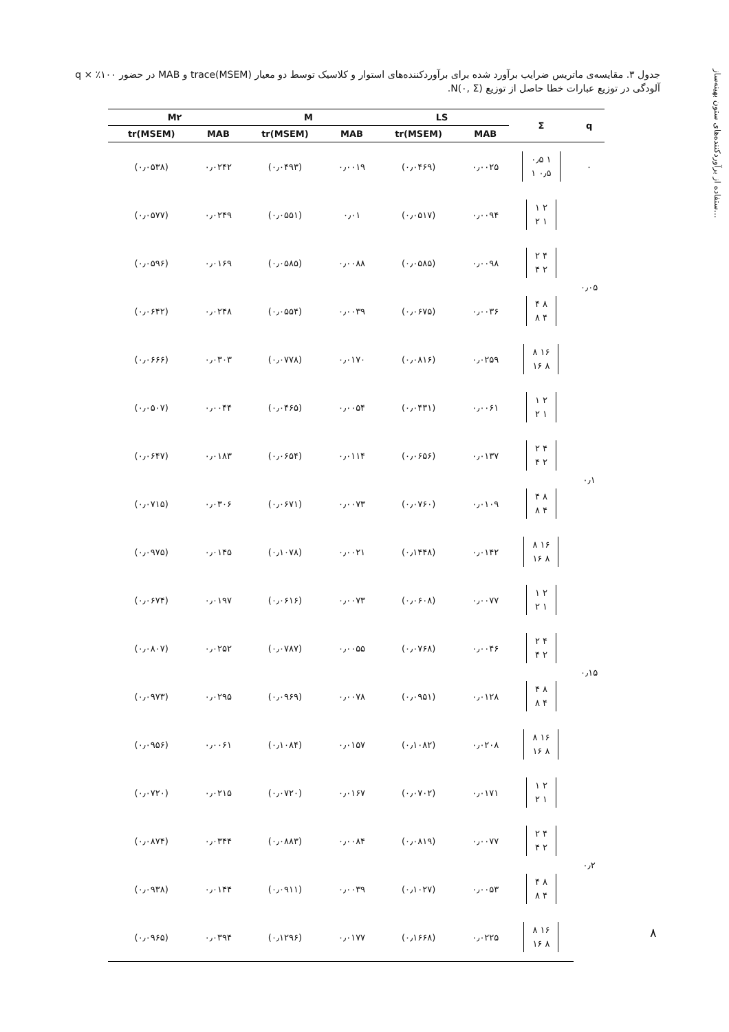ستفاده از برآوردکننده‌های ستون بهینه‌ساز...
جدول ۳. مقایسه‌ی ماتریس ضرایب برآورد شده برای برآوردکننده‌های استوار و کلاسیک توسط دو معیار trace(MSEM) و MAB در حضور ۱۰۰٪ × q آلودگی در توزیع عبارات خطا حاصل از توزیع N(۰, Σ).
| q | Σ | LS | | M | | M۲ | |
| --- | --- | --- | --- | --- | --- | --- | --- |
| | | MAB | tr(MSEM) | MAB | tr(MSEM) | MAB | tr(MSEM) |
| ۰ | ۱ ۰٫۵ ۰٫۵ ۱ | ۰٫۰۰۲۵ | (۰٫۰۴۶۹) | ۰٫۰۰۱۹ | (۰٫۰۴۹۳) | ۰٫۰۲۴۲ | (۰٫۰۵۳۸) |
| ۰٫۰۵ | ۲ ۱ ۱ ۲ | ۰٫۰۰۹۴ | (۰٫۰۵۱۷) | ۰٫۰۱ | (۰٫۰۵۵۱) | ۰٫۰۲۴۹ | (۰٫۰۵۷۷) |
| | ۴ ۲ ۲ ۴ | ۰٫۰۰۹۸ | (۰٫۰۵۸۵) | ۰٫۰۰۸۸ | (۰٫۰۵۸۵) | ۰٫۰۱۶۹ | (۰٫۰۵۹۶) |
| | ۸ ۴ ۴ ۸ | ۰٫۰۰۳۶ | (۰٫۰۶۷۵) | ۰٫۰۰۳۹ | (۰٫۰۵۵۴) | ۰٫۰۲۴۸ | (۰٫۰۶۴۲) |
| | ۱۶ ۸ ۸ ۱۶ | ۰٫۰۲۵۹ | (۰٫۰۸۱۶) | ۰٫۰۱۷۰ | (۰٫۰۷۷۸) | ۰٫۰۳۰۳ | (۰٫۰۶۶۶) |
| ۰٫۱ | ۲ ۱ ۱ ۲ | ۰٫۰۰۶۱ | (۰٫۰۴۳۱) | ۰٫۰۰۵۴ | (۰٫۰۴۶۵) | ۰٫۰۰۴۴ | (۰٫۰۵۰۷) |
| | ۴ ۲ ۲ ۴ | ۰٫۰۱۳۷ | (۰٫۰۶۵۶) | ۰٫۰۱۱۴ | (۰٫۰۶۵۴) | ۰٫۰۱۸۳ | (۰٫۰۶۴۷) |
| | ۸ ۴ ۴ ۸ | ۰٫۰۱۰۹ | (۰٫۰۷۶۰) | ۰٫۰۰۷۳ | (۰٫۰۶۷۱) | ۰٫۰۳۰۶ | (۰٫۰۷۱۵) |
| | ۱۶ ۸ ۸ ۱۶ | ۰٫۰۱۴۲ | (۰٫۱۴۴۸) | ۰٫۰۰۲۱ | (۰٫۱۰۷۸) | ۰٫۰۱۴۵ | (۰٫۰۹۷۵) |
| ۰٫۱۵ | ۲ ۱ ۱ ۲ | ۰٫۰۰۷۷ | (۰٫۰۶۰۸) | ۰٫۰۰۷۳ | (۰٫۰۶۱۶) | ۰٫۰۱۹۷ | (۰٫۰۶۷۴) |
| | ۴ ۲ ۲ ۴ | ۰٫۰۰۴۶ | (۰٫۰۷۶۸) | ۰٫۰۰۵۵ | (۰٫۰۷۸۷) | ۰٫۰۲۵۲ | (۰٫۰۸۰۷) |
| | ۸ ۴ ۴ ۸ | ۰٫۰۱۲۸ | (۰٫۰۹۵۱) | ۰٫۰۰۷۸ | (۰٫۰۹۶۹) | ۰٫۰۲۹۵ | (۰٫۰۹۷۳) |
| | ۱۶ ۸ ۸ ۱۶ | ۰٫۰۲۰۸ | (۰٫۱۰۸۲) | ۰٫۰۱۵۷ | (۰٫۱۰۸۴) | ۰٫۰۰۶۱ | (۰٫۰۹۵۶) |
| ۰٫۲ | ۲ ۱ ۱ ۲ | ۰٫۰۱۷۱ | (۰٫۰۷۰۲) | ۰٫۰۱۶۷ | (۰٫۰۷۲۰) | ۰٫۰۲۱۵ | (۰٫۰۷۲۰) |
| | ۴ ۲ ۲ ۴ | ۰٫۰۰۷۷ | (۰٫۰۸۱۹) | ۰٫۰۰۸۴ | (۰٫۰۸۸۳) | ۰٫۰۳۴۴ | (۰٫۰۸۷۴) |
| | ۸ ۴ ۴ ۸ | ۰٫۰۰۵۳ | (۰٫۱۰۲۷) | ۰٫۰۰۳۹ | (۰٫۰۹۱۱) | ۰٫۰۱۴۴ | (۰٫۰۹۳۸) |
| | ۱۶ ۸ ۸ ۱۶ | ۰٫۰۲۲۵ | (۰٫۱۶۶۸) | ۰٫۰۱۷۷ | (۰٫۱۲۹۶) | ۰٫۰۳۹۴ | (۰٫۰۹۶۵) |
۸